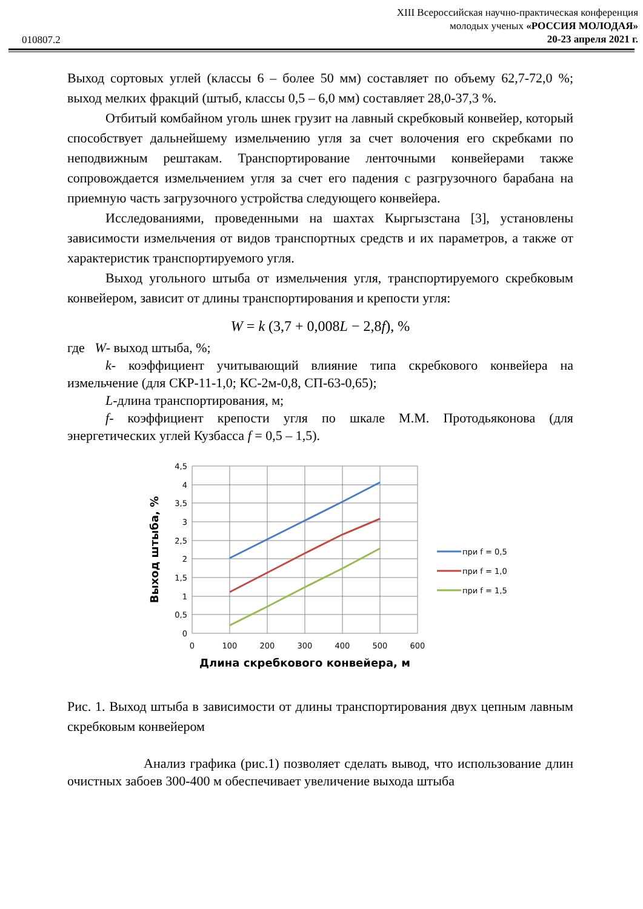010807.2
XIII Всероссийская научно-практическая конференция
молодых ученых «РОССИЯ МОЛОДАЯ»
20-23 апреля 2021 г.
Выход сортовых углей (классы 6 – более 50 мм) составляет по объему 62,7-72,0 %; выход мелких фракций (штыб, классы 0,5 – 6,0 мм) составляет 28,0-37,3 %.
Отбитый комбайном уголь шнек грузит на лавный скребковый конвейер, который способствует дальнейшему измельчению угля за счет волочения его скребками по неподвижным рештакам. Транспортирование ленточными конвейерами также сопровождается измельчением угля за счет его падения с разгрузочного барабана на приемную часть загрузочного устройства следующего конвейера.
Исследованиями, проведенными на шахтах Кыргызстана [3], установлены зависимости измельчения от видов транспортных средств и их параметров, а также от характеристик транспортируемого угля.
Выход угольного штыба от измельчения угля, транспортируемого скребковым конвейером, зависит от длины транспортирования и крепости угля:
W = k (3,7 + 0,008L − 2,8f), %
где W- выход штыба, %;
k- коэффициент учитывающий влияние типа скребкового конвейера на измельчение (для СКР-11-1,0; КС-2м-0,8, СП-63-0,65);
L-длина транспортирования, м;
f- коэффициент крепости угля по шкале М.М. Протодьяконова (для энергетических углей Кузбасса f = 0,5 – 1,5).
4,5
4
3,5
3
2,5
2
1,5
1
0,5
0
0
100
200
300
400
500
600
Длина скребкового конвейера, м
Выход штыба, %
при f = 0,5
при f = 1,0
при f = 1,5
Рис. 1. Выход штыба в зависимости от длины транспортирования двух цепным лавным скребковым конвейером
Анализ графика (рис.1) позволяет сделать вывод, что использование длин очистных забоев 300-400 м обеспечивает увеличение выхода штыба